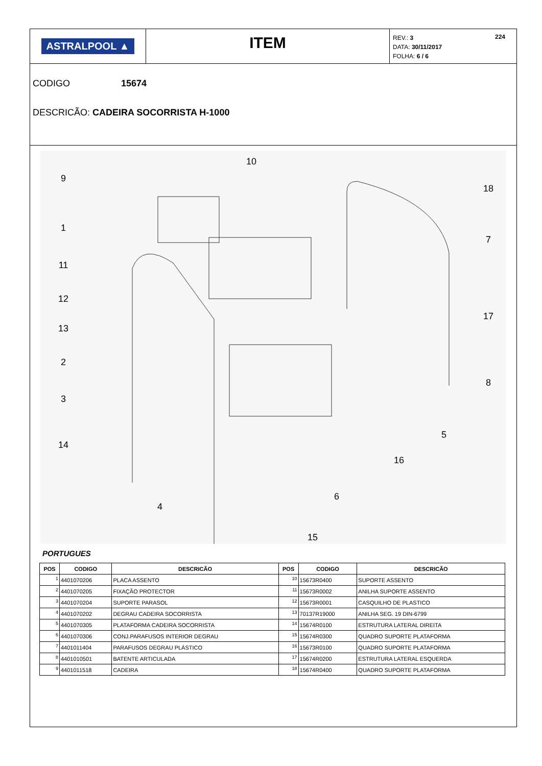ASTRALPOOL ▲
ITEM
REV.: 3 224
DATA: 30/11/2017
FOLHA: 6 / 6
CODIGO 15674
DESCRICÃO: CADEIRA SOCORRISTA H-1000
9
10
1
11
12
13
2
3
14
4
15
6
16
5
8
17
7
18
PORTUGUES
| POS | CODIGO | DESCRICÃO | POS | CODIGO | DESCRICÃO |
| --- | --- | --- | --- | --- | --- |
| 1 | 4401070206 | PLACA ASSENTO | 10 | 15673R0400 | SUPORTE ASSENTO |
| 2 | 4401070205 | FIXAÇÃO PROTECTOR | 11 | 15673R0002 | ANILHA SUPORTE ASSENTO |
| 3 | 4401070204 | SUPORTE PARASOL | 12 | 15673R0001 | CASQUILHO DE PLASTICO |
| 4 | 4401070202 | DEGRAU CADEIRA SOCORRISTA | 13 | 70137R19000 | ANILHA SEG. 19 DIN-6799 |
| 5 | 4401070305 | PLATAFORMA CADEIRA SOCORRISTA | 14 | 15674R0100 | ESTRUTURA LATERAL DIREITA |
| 6 | 4401070306 | CONJ.PARAFUSOS INTERIOR DEGRAU | 15 | 15674R0300 | QUADRO SUPORTE PLATAFORMA |
| 7 | 4401011404 | PARAFUSOS DEGRAU PLÁSTICO | 16 | 15673R0100 | QUADRO SUPORTE PLATAFORMA |
| 8 | 4401010501 | BATENTE ARTICULADA | 17 | 15674R0200 | ESTRUTURA LATERAL ESQUERDA |
| 9 | 4401011518 | CADEIRA | 18 | 15674R0400 | QUADRO SUPORTE PLATAFORMA |